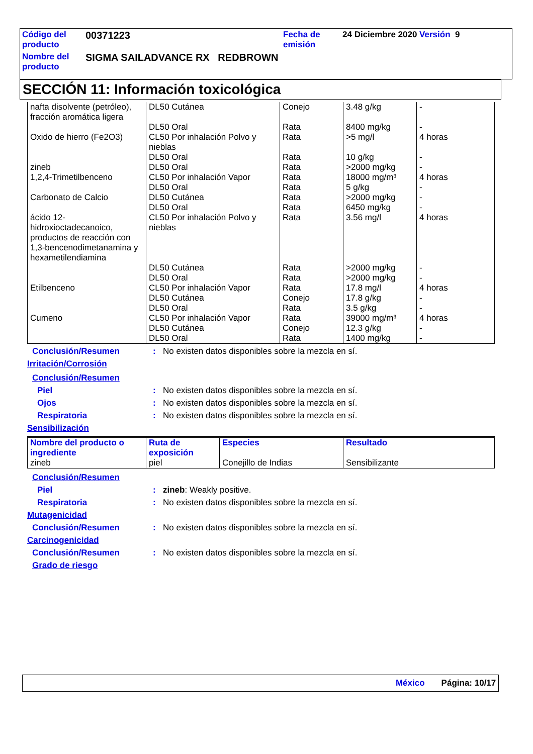| Código del producto | 00371223 | Fecha de emisión | 24 Diciembre 2020 Versión 9 |
| Nombre del producto | SIGMA SAILADVANCE RX REDBROWN | | |
SECCIÓN 11: Información toxicológica
| nafta disolvente (petróleo), fracción aromática ligera | DL50 Cutánea | Conejo | 3.48 g/kg | - |
| | DL50 Oral | Rata | 8400 mg/kg | - |
| Oxido de hierro (Fe2O3) | CL50 Por inhalación Polvo y nieblas | Rata | >5 mg/l | 4 horas |
| | DL50 Oral | Rata | 10 g/kg | - |
| zineb | DL50 Oral | Rata | >2000 mg/kg | - |
| 1,2,4-Trimetilbenceno | CL50 Por inhalación Vapor | Rata | 18000 mg/m³ | 4 horas |
| | DL50 Oral | Rata | 5 g/kg | - |
| Carbonato de Calcio | DL50 Cutánea | Rata | >2000 mg/kg | - |
| | DL50 Oral | Rata | 6450 mg/kg | - |
| ácido 12-hidroxioctadecanoico, productos de reacción con 1,3-bencenodimetanamina y hexametilendiamina | CL50 Por inhalación Polvo y nieblas | Rata | 3.56 mg/l | 4 horas |
| | DL50 Cutánea | Rata | >2000 mg/kg | - |
| | DL50 Oral | Rata | >2000 mg/kg | - |
| Etilbenceno | CL50 Por inhalación Vapor | Rata | 17.8 mg/l | 4 horas |
| | DL50 Cutánea | Conejo | 17.8 g/kg | - |
| | DL50 Oral | Rata | 3.5 g/kg | - |
| Cumeno | CL50 Por inhalación Vapor | Rata | 39000 mg/m³ | 4 horas |
| | DL50 Cutánea | Conejo | 12.3 g/kg | - |
| | DL50 Oral | Rata | 1400 mg/kg | - |
Conclusión/Resumen: No existen datos disponibles sobre la mezcla en sí.
Irritación/Corrosión
Conclusión/Resumen
Piel: No existen datos disponibles sobre la mezcla en sí.
Ojos: No existen datos disponibles sobre la mezcla en sí.
Respiratoria: No existen datos disponibles sobre la mezcla en sí.
Sensibilización
| Nombre del producto o ingrediente | Ruta de exposición | Especies | Resultado |
| --- | --- | --- | --- |
| zineb | piel | Conejillo de Indias | Sensibilizante |
Conclusión/Resumen
Piel: zineb: Weakly positive.
Respiratoria: No existen datos disponibles sobre la mezcla en sí.
Mutagenicidad
Conclusión/Resumen: No existen datos disponibles sobre la mezcla en sí.
Carcinogenicidad
Conclusión/Resumen: No existen datos disponibles sobre la mezcla en sí.
Grado de riesgo
México Página: 10/17